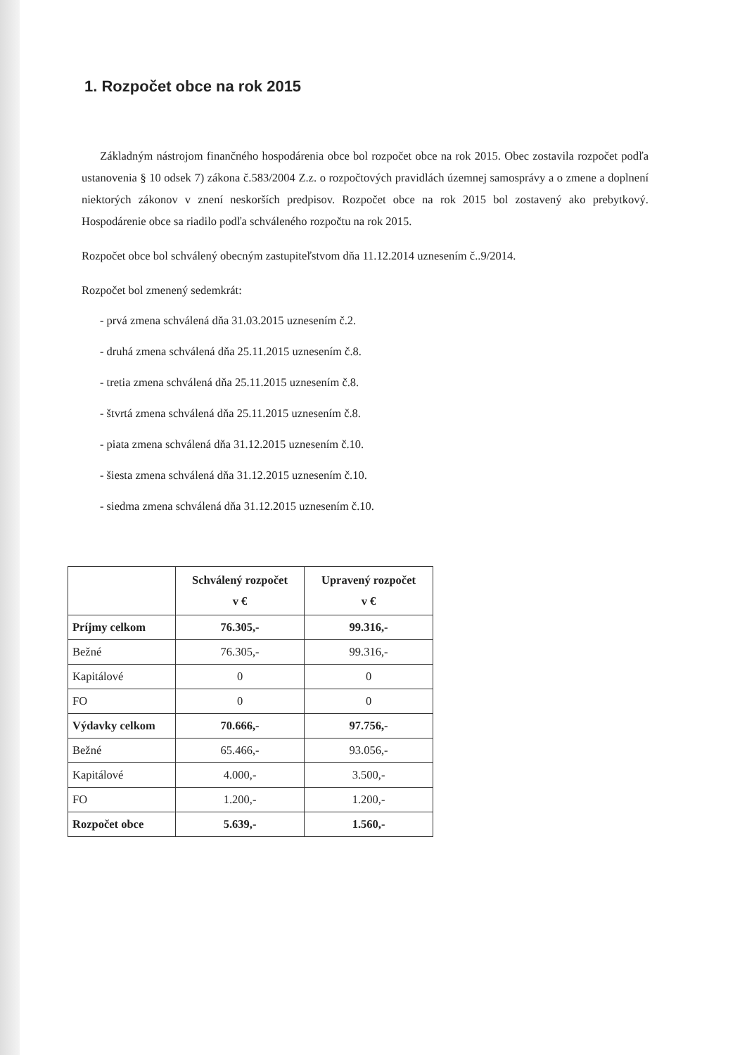1. Rozpočet obce na rok 2015
Základným nástrojom finančného hospodárenia obce bol rozpočet obce na rok 2015. Obec zostavila rozpočet podľa ustanovenia § 10 odsek 7) zákona č.583/2004 Z.z. o rozpočtových pravidlách územnej samosprávy a o zmene a doplnení niektorých zákonov v znení neskorších predpisov. Rozpočet obce na rok 2015 bol zostavený ako prebytkový. Hospodárenie obce sa riadilo podľa schváleného rozpočtu na rok 2015.
Rozpočet obce bol schválený obecným zastupiteľstvom dňa 11.12.2014 uznesením č..9/2014.
Rozpočet bol zmenený sedemkrát:
- prvá zmena schválená dňa 31.03.2015 uznesením č.2.
- druhá zmena schválená dňa 25.11.2015 uznesením č.8.
- tretia zmena schválená dňa 25.11.2015 uznesením č.8.
- štvrtá zmena schválená dňa 25.11.2015 uznesením č.8.
- piata zmena schválená dňa 31.12.2015 uznesením č.10.
- šiesta zmena schválená dňa 31.12.2015 uznesením č.10.
- siedma zmena schválená dňa 31.12.2015 uznesením č.10.
| | Schválený rozpočet v € | Upravený rozpočet v € |
| --- | --- | --- |
| Príjmy celkom | 76.305,- | 99.316,- |
| Bežné | 76.305,- | 99.316,- |
| Kapitálové | 0 | 0 |
| FO | 0 | 0 |
| Výdavky celkom | 70.666,- | 97.756,- |
| Bežné | 65.466,- | 93.056,- |
| Kapitálové | 4.000,- | 3.500,- |
| FO | 1.200,- | 1.200,- |
| Rozpočet obce | 5.639,- | 1.560,- |